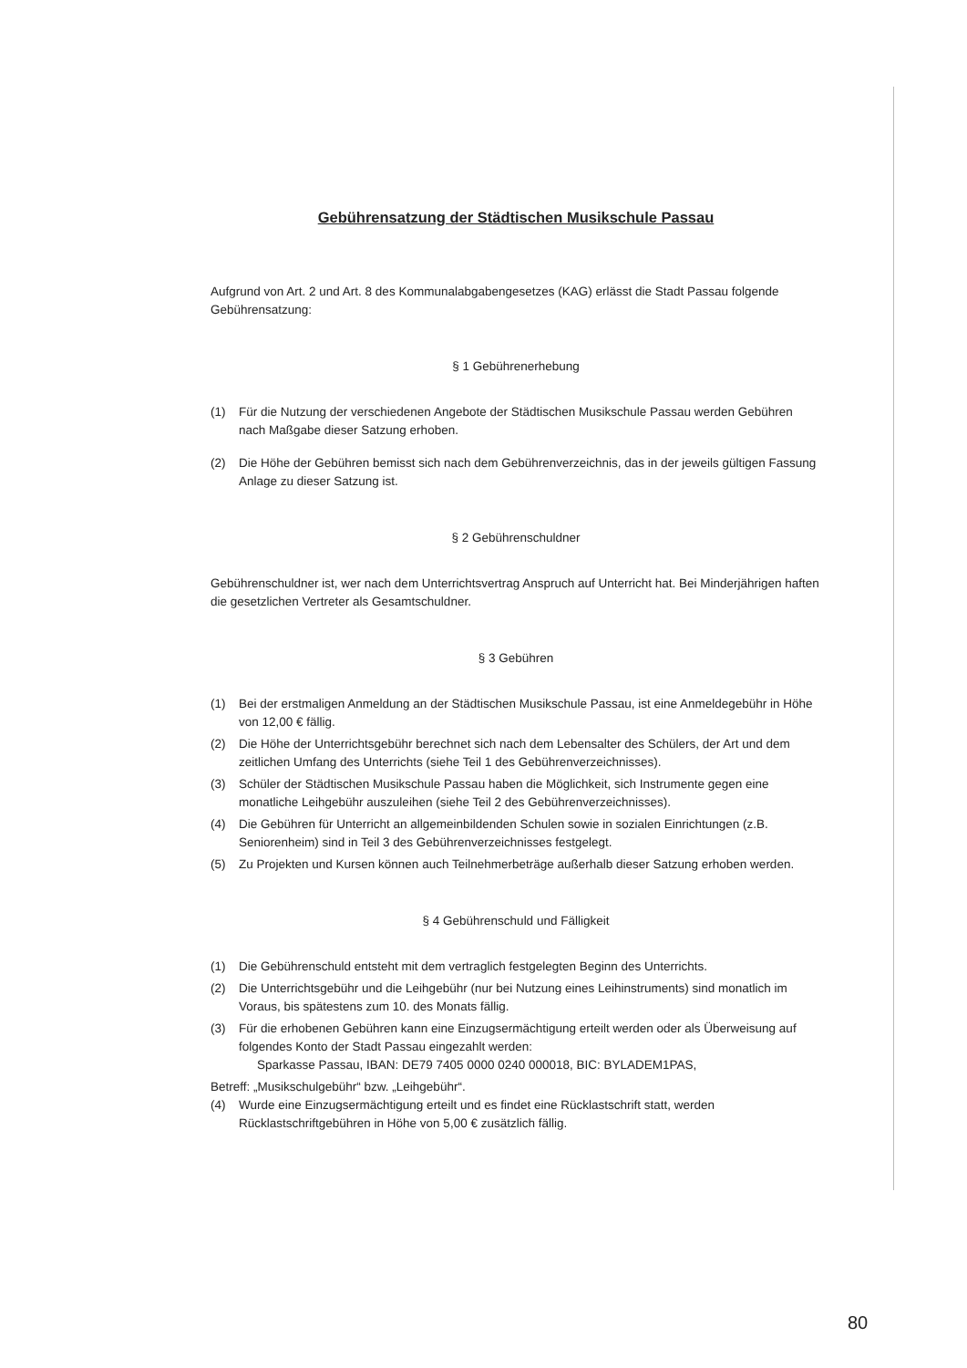Gebührensatzung der Städtischen Musikschule Passau
Aufgrund von Art. 2 und Art. 8 des Kommunalabgabengesetzes (KAG) erlässt die Stadt Passau folgende Gebührensatzung:
§ 1 Gebührenerhebung
(1) Für die Nutzung der verschiedenen Angebote der Städtischen Musikschule Passau werden Gebühren nach Maßgabe dieser Satzung erhoben.
(2) Die Höhe der Gebühren bemisst sich nach dem Gebührenverzeichnis, das in der jeweils gültigen Fassung Anlage zu dieser Satzung ist.
§ 2 Gebührenschuldner
Gebührenschuldner ist, wer nach dem Unterrichtsvertrag Anspruch auf Unterricht hat. Bei Minderjährigen haften die gesetzlichen Vertreter als Gesamtschuldner.
§ 3 Gebühren
(1) Bei der erstmaligen Anmeldung an der Städtischen Musikschule Passau, ist eine Anmeldegebühr in Höhe von 12,00 € fällig.
(2) Die Höhe der Unterrichtsgebühr berechnet sich nach dem Lebensalter des Schülers, der Art und dem zeitlichen Umfang des Unterrichts (siehe Teil 1 des Gebührenverzeichnisses).
(3) Schüler der Städtischen Musikschule Passau haben die Möglichkeit, sich Instrumente gegen eine monatliche Leihgebühr auszuleihen (siehe Teil 2 des Gebührenverzeichnisses).
(4) Die Gebühren für Unterricht an allgemeinbildenden Schulen sowie in sozialen Einrichtungen (z.B. Seniorenheim) sind in Teil 3 des Gebührenverzeichnisses festgelegt.
(5) Zu Projekten und Kursen können auch Teilnehmerbeträge außerhalb dieser Satzung erhoben werden.
§ 4 Gebührenschuld und Fälligkeit
(1) Die Gebührenschuld entsteht mit dem vertraglich festgelegten Beginn des Unterrichts.
(2) Die Unterrichtsgebühr und die Leihgebühr (nur bei Nutzung eines Leihinstruments) sind monatlich im Voraus, bis spätestens zum 10. des Monats fällig.
(3) Für die erhobenen Gebühren kann eine Einzugsermächtigung erteilt werden oder als Überweisung auf folgendes Konto der Stadt Passau eingezahlt werden:
Sparkasse Passau, IBAN: DE79 7405 0000 0240 000018, BIC: BYLADEM1PAS,
Betreff: „Musikschulgebühr“ bzw. „Leihgebühr“.
(4) Wurde eine Einzugsermächtigung erteilt und es findet eine Rücklastschrift statt, werden Rücklastschriftgebühren in Höhe von 5,00 € zusätzlich fällig.
80